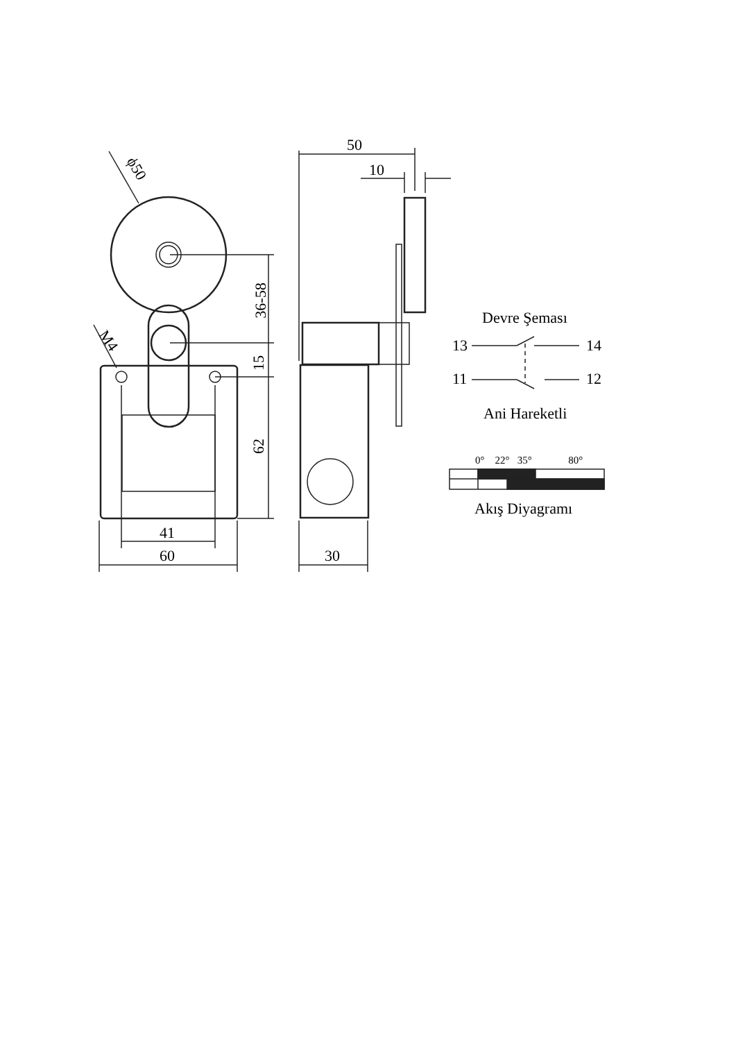ϕ50
50
10
M4
36-58
15
62
41
60 30
Devre Şeması
13 14
11 12
Ani Hareketli
0° 22° 35° 80°
Akış Diyagramı